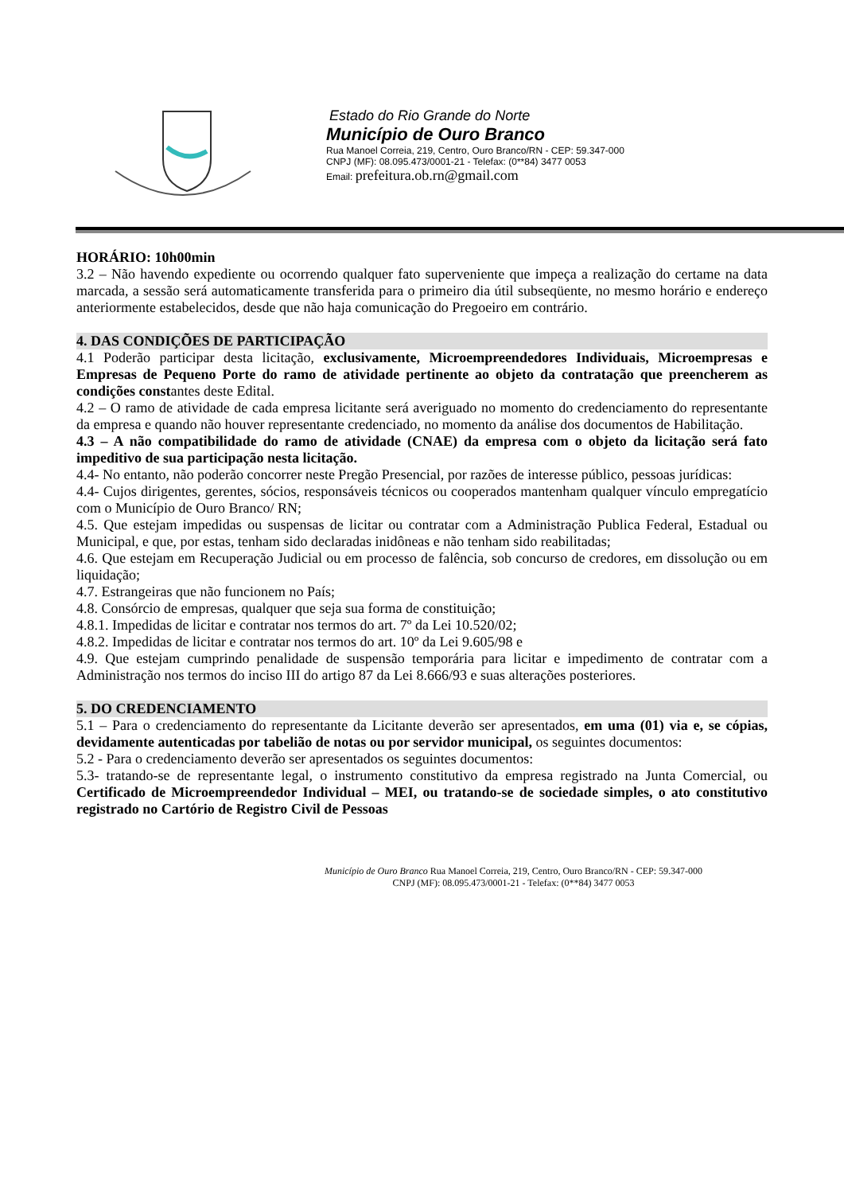Estado do Rio Grande do Norte
Município de Ouro Branco
Rua Manoel Correia, 219, Centro, Ouro Branco/RN - CEP: 59.347-000
CNPJ (MF): 08.095.473/0001-21 - Telefax: (0**84) 3477 0053
Email: prefeitura.ob.rn@gmail.com
HORÁRIO: 10h00min
3.2 – Não havendo expediente ou ocorrendo qualquer fato superveniente que impeça a realização do certame na data marcada, a sessão será automaticamente transferida para o primeiro dia útil subseqüente, no mesmo horário e endereço anteriormente estabelecidos, desde que não haja comunicação do Pregoeiro em contrário.
4. DAS CONDIÇÕES DE PARTICIPAÇÃO
4.1 Poderão participar desta licitação, exclusivamente, Microempreendedores Individuais, Microempresas e Empresas de Pequeno Porte do ramo de atividade pertinente ao objeto da contratação que preencherem as condições constantes deste Edital.
4.2 – O ramo de atividade de cada empresa licitante será averiguado no momento do credenciamento do representante da empresa e quando não houver representante credenciado, no momento da análise dos documentos de Habilitação.
4.3 – A não compatibilidade do ramo de atividade (CNAE) da empresa com o objeto da licitação será fato impeditivo de sua participação nesta licitação.
4.4- No entanto, não poderão concorrer neste Pregão Presencial, por razões de interesse público, pessoas jurídicas:
4.4- Cujos dirigentes, gerentes, sócios, responsáveis técnicos ou cooperados mantenham qualquer vínculo empregatício com o Município de Ouro Branco/ RN;
4.5. Que estejam impedidas ou suspensas de licitar ou contratar com a Administração Publica Federal, Estadual ou Municipal, e que, por estas, tenham sido declaradas inidôneas e não tenham sido reabilitadas;
4.6. Que estejam em Recuperação Judicial ou em processo de falência, sob concurso de credores, em dissolução ou em liquidação;
4.7. Estrangeiras que não funcionem no País;
4.8. Consórcio de empresas, qualquer que seja sua forma de constituição;
4.8.1. Impedidas de licitar e contratar nos termos do art. 7º da Lei 10.520/02;
4.8.2. Impedidas de licitar e contratar nos termos do art. 10º da Lei 9.605/98 e
4.9. Que estejam cumprindo penalidade de suspensão temporária para licitar e impedimento de contratar com a Administração nos termos do inciso III do artigo 87 da Lei 8.666/93 e suas alterações posteriores.
5. DO CREDENCIAMENTO
5.1 – Para o credenciamento do representante da Licitante deverão ser apresentados, em uma (01) via e, se cópias, devidamente autenticadas por tabelião de notas ou por servidor municipal, os seguintes documentos:
5.2 - Para o credenciamento deverão ser apresentados os seguintes documentos:
5.3- tratando-se de representante legal, o instrumento constitutivo da empresa registrado na Junta Comercial, ou Certificado de Microempreendedor Individual – MEI, ou tratando-se de sociedade simples, o ato constitutivo registrado no Cartório de Registro Civil de Pessoas
Município de Ouro Branco Rua Manoel Correia, 219, Centro, Ouro Branco/RN - CEP: 59.347-000
CNPJ (MF): 08.095.473/0001-21 - Telefax: (0**84) 3477 0053